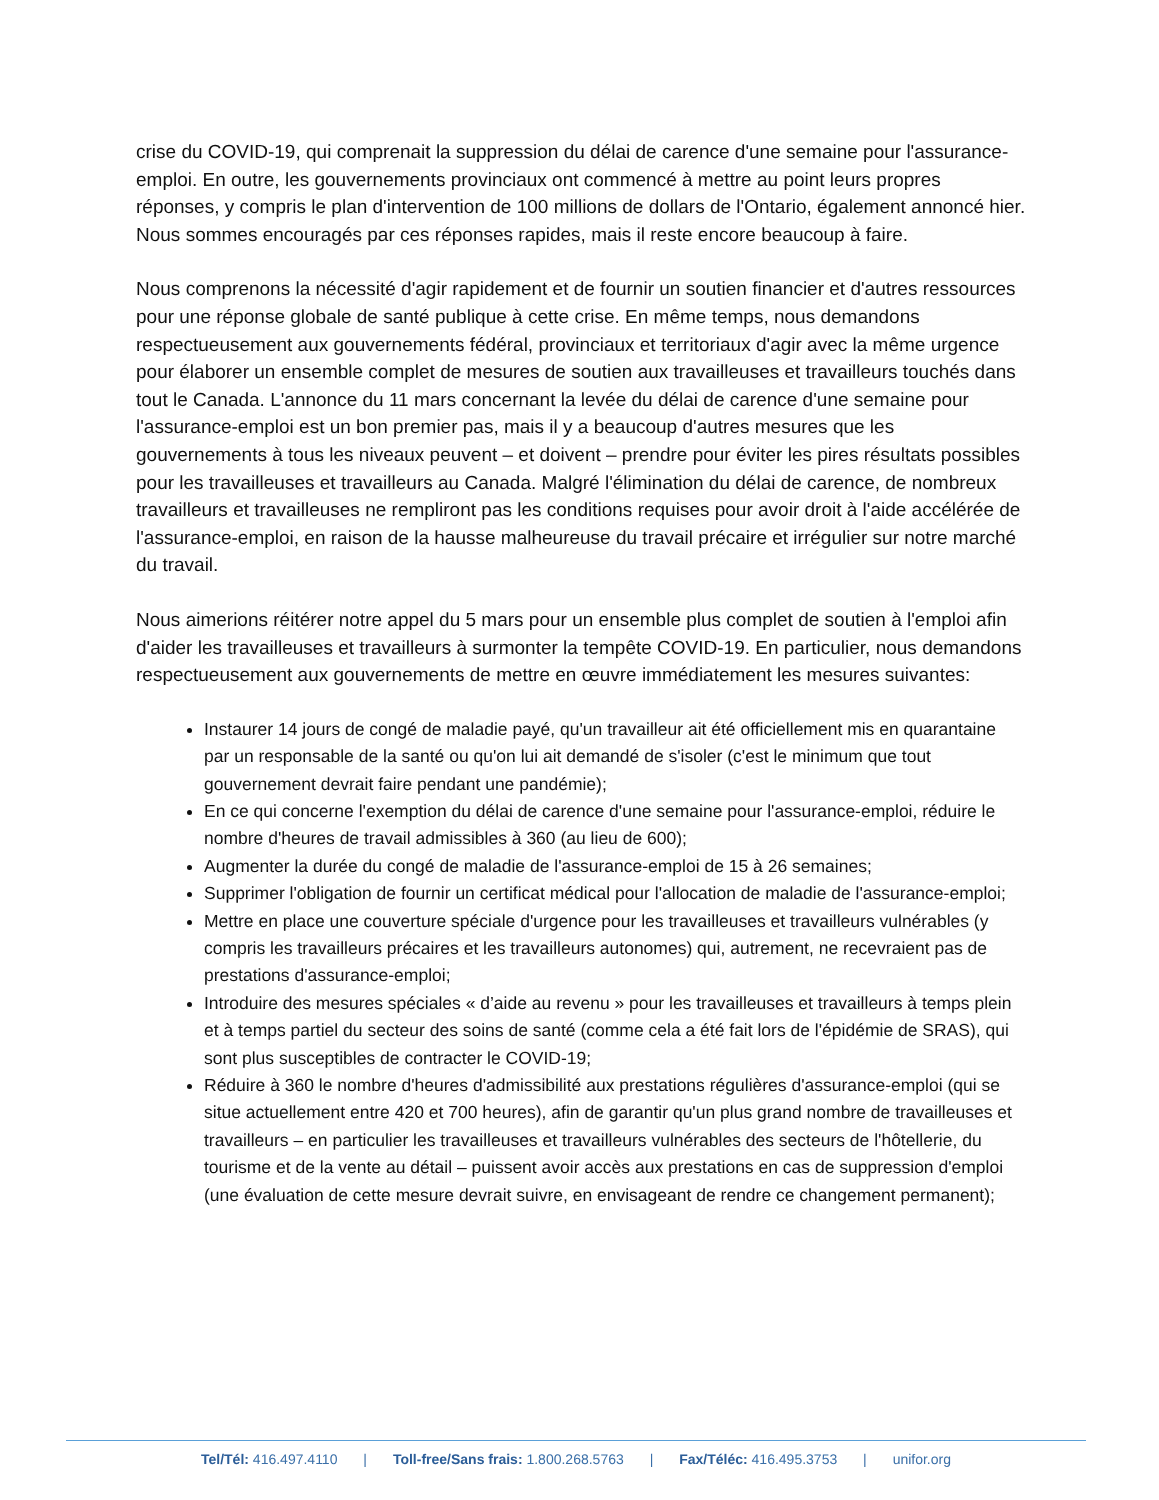crise du COVID-19, qui comprenait la suppression du délai de carence d'une semaine pour l'assurance-emploi. En outre, les gouvernements provinciaux ont commencé à mettre au point leurs propres réponses, y compris le plan d'intervention de 100 millions de dollars de l'Ontario, également annoncé hier. Nous sommes encouragés par ces réponses rapides, mais il reste encore beaucoup à faire.
Nous comprenons la nécessité d'agir rapidement et de fournir un soutien financier et d'autres ressources pour une réponse globale de santé publique à cette crise. En même temps, nous demandons respectueusement aux gouvernements fédéral, provinciaux et territoriaux d'agir avec la même urgence pour élaborer un ensemble complet de mesures de soutien aux travailleuses et travailleurs touchés dans tout le Canada. L'annonce du 11 mars concernant la levée du délai de carence d'une semaine pour l'assurance-emploi est un bon premier pas, mais il y a beaucoup d'autres mesures que les gouvernements à tous les niveaux peuvent – et doivent – prendre pour éviter les pires résultats possibles pour les travailleuses et travailleurs au Canada. Malgré l'élimination du délai de carence, de nombreux travailleurs et travailleuses ne rempliront pas les conditions requises pour avoir droit à l'aide accélérée de l'assurance-emploi, en raison de la hausse malheureuse du travail précaire et irrégulier sur notre marché du travail.
Nous aimerions réitérer notre appel du 5 mars pour un ensemble plus complet de soutien à l'emploi afin d'aider les travailleuses et travailleurs à surmonter la tempête COVID-19. En particulier, nous demandons respectueusement aux gouvernements de mettre en œuvre immédiatement les mesures suivantes:
Instaurer 14 jours de congé de maladie payé, qu'un travailleur ait été officiellement mis en quarantaine par un responsable de la santé ou qu'on lui ait demandé de s'isoler (c'est le minimum que tout gouvernement devrait faire pendant une pandémie);
En ce qui concerne l'exemption du délai de carence d'une semaine pour l'assurance-emploi, réduire le nombre d'heures de travail admissibles à 360 (au lieu de 600);
Augmenter la durée du congé de maladie de l'assurance-emploi de 15 à 26 semaines;
Supprimer l'obligation de fournir un certificat médical pour l'allocation de maladie de l'assurance-emploi;
Mettre en place une couverture spéciale d'urgence pour les travailleuses et travailleurs vulnérables (y compris les travailleurs précaires et les travailleurs autonomes) qui, autrement, ne recevraient pas de prestations d'assurance-emploi;
Introduire des mesures spéciales « d’aide au revenu » pour les travailleuses et travailleurs à temps plein et à temps partiel du secteur des soins de santé (comme cela a été fait lors de l'épidémie de SRAS), qui sont plus susceptibles de contracter le COVID-19;
Réduire à 360 le nombre d'heures d'admissibilité aux prestations régulières d'assurance-emploi (qui se situe actuellement entre 420 et 700 heures), afin de garantir qu'un plus grand nombre de travailleuses et travailleurs – en particulier les travailleuses et travailleurs vulnérables des secteurs de l'hôtellerie, du tourisme et de la vente au détail – puissent avoir accès aux prestations en cas de suppression d'emploi (une évaluation de cette mesure devrait suivre, en envisageant de rendre ce changement permanent);
Tel/Tél: 416.497.4110 | Toll-free/Sans frais: 1.800.268.5763 | Fax/Téléc: 416.495.3753 | unifor.org